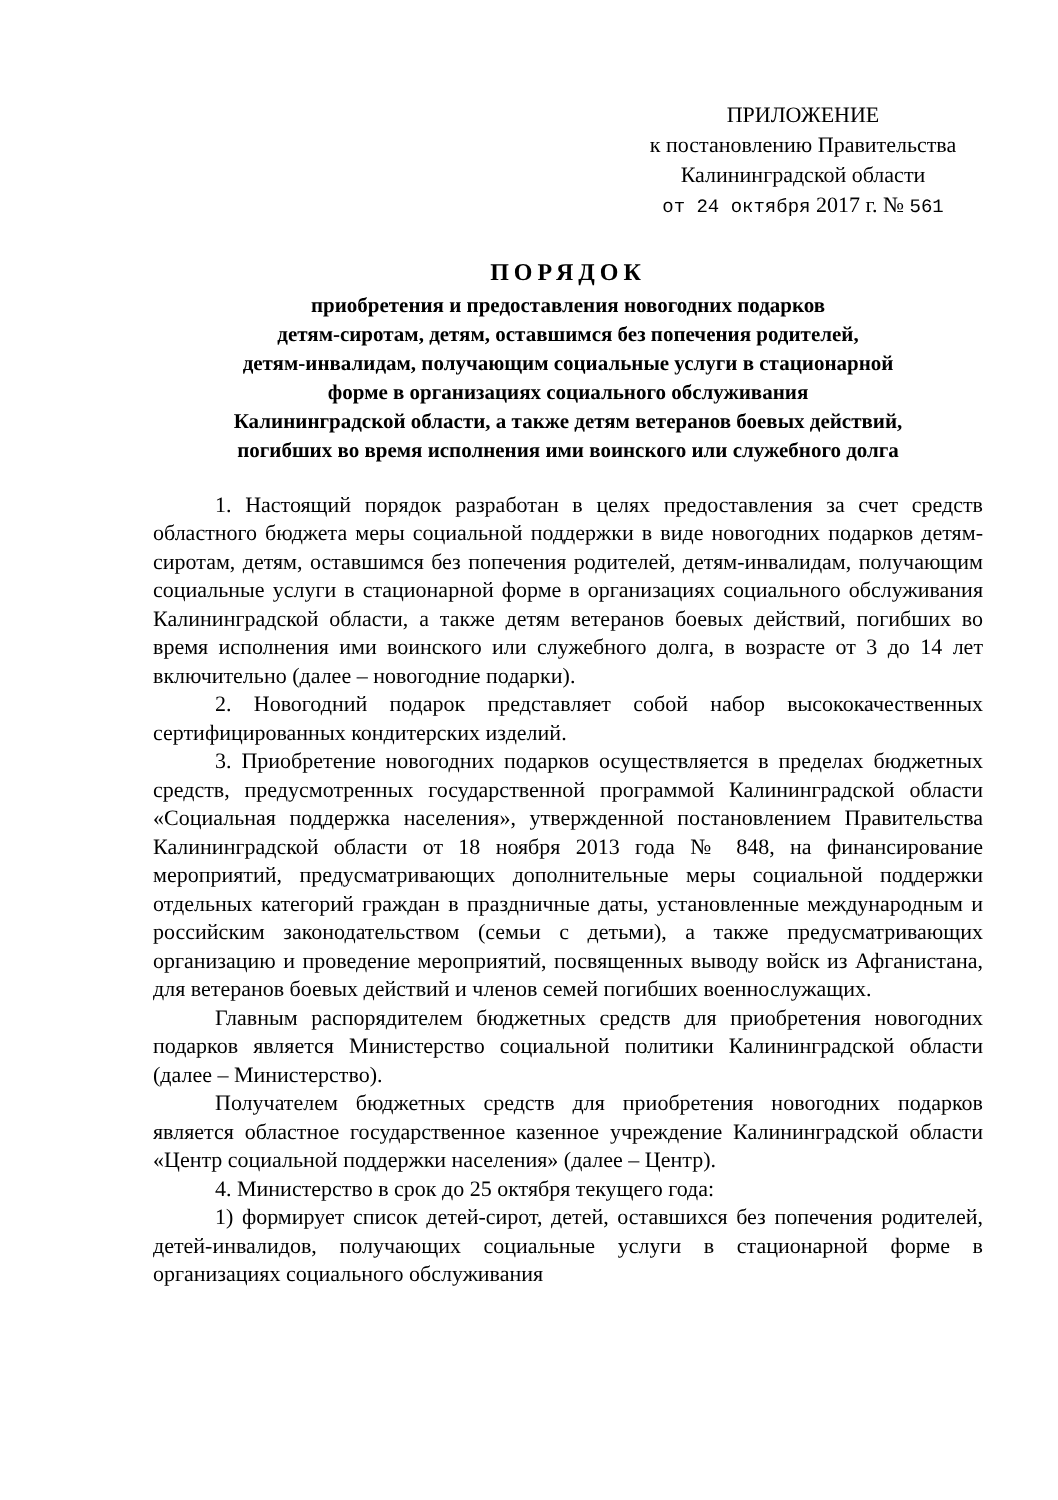ПРИЛОЖЕНИЕ
к постановлению Правительства
Калининградской области
от 24 октября 2017 г. № 561
ПОРЯДОК
приобретения и предоставления новогодних подарков
детям-сиротам, детям, оставшимся без попечения родителей,
детям-инвалидам, получающим социальные услуги в стационарной
форме в организациях социального обслуживания
Калининградской области, а также детям ветеранов боевых действий,
погибших во время исполнения ими воинского или служебного долга
1. Настоящий порядок разработан в целях предоставления за счет средств областного бюджета меры социальной поддержки в виде новогодних подарков детям-сиротам, детям, оставшимся без попечения родителей, детям-инвалидам, получающим социальные услуги в стационарной форме в организациях социального обслуживания Калининградской области, а также детям ветеранов боевых действий, погибших во время исполнения ими воинского или служебного долга, в возрасте от 3 до 14 лет включительно (далее – новогодние подарки).
2. Новогодний подарок представляет собой набор высококачественных сертифицированных кондитерских изделий.
3. Приобретение новогодних подарков осуществляется в пределах бюджетных средств, предусмотренных государственной программой Калининградской области «Социальная поддержка населения», утвержденной постановлением Правительства Калининградской области от 18 ноября 2013 года № 848, на финансирование мероприятий, предусматривающих дополнительные меры социальной поддержки отдельных категорий граждан в праздничные даты, установленные международным и российским законодательством (семьи с детьми), а также предусматривающих организацию и проведение мероприятий, посвященных выводу войск из Афганистана, для ветеранов боевых действий и членов семей погибших военнослужащих.
Главным распорядителем бюджетных средств для приобретения новогодних подарков является Министерство социальной политики Калининградской области (далее – Министерство).
Получателем бюджетных средств для приобретения новогодних подарков является областное государственное казенное учреждение Калининградской области «Центр социальной поддержки населения» (далее – Центр).
4. Министерство в срок до 25 октября текущего года:
1) формирует список детей-сирот, детей, оставшихся без попечения родителей, детей-инвалидов, получающих социальные услуги в стационарной форме в организациях социального обслуживания